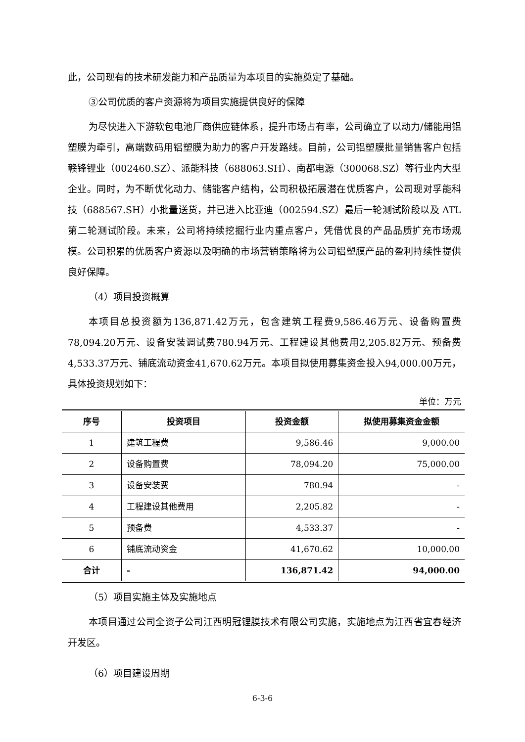此，公司现有的技术研发能力和产品质量为本项目的实施奠定了基础。
③公司优质的客户资源将为项目实施提供良好的保障
为尽快进入下游软包电池厂商供应链体系，提升市场占有率，公司确立了以动力/储能用铝塑膜为牵引，高端数码用铝塑膜为助力的客户开发路线。目前，公司铝塑膜批量销售客户包括赣锋锂业（002460.SZ）、派能科技（688063.SH）、南都电源（300068.SZ）等行业内大型企业。同时，为不断优化动力、储能客户结构，公司积极拓展潜在优质客户，公司现对孚能科技（688567.SH）小批量送货，并已进入比亚迪（002594.SZ）最后一轮测试阶段以及 ATL 第二轮测试阶段。未来，公司将持续挖掘行业内重点客户，凭借优良的产品品质扩充市场规模。公司积累的优质客户资源以及明确的市场营销策略将为公司铝塑膜产品的盈利持续性提供良好保障。
（4）项目投资概算
本项目总投资额为136,871.42万元，包含建筑工程费9,586.46万元、设备购置费78,094.20万元、设备安装调试费780.94万元、工程建设其他费用2,205.82万元、预备费4,533.37万元、铺底流动资金41,670.62万元。本项目拟使用募集资金投入94,000.00万元，具体投资规划如下：
单位：万元
| 序号 | 投资项目 | 投资金额 | 拟使用募集资金金额 |
| --- | --- | --- | --- |
| 1 | 建筑工程费 | 9,586.46 | 9,000.00 |
| 2 | 设备购置费 | 78,094.20 | 75,000.00 |
| 3 | 设备安装费 | 780.94 | - |
| 4 | 工程建设其他费用 | 2,205.82 | - |
| 5 | 预备费 | 4,533.37 | - |
| 6 | 铺底流动资金 | 41,670.62 | 10,000.00 |
| 合计 | - | 136,871.42 | 94,000.00 |
（5）项目实施主体及实施地点
本项目通过公司全资子公司江西明冠锂膜技术有限公司实施，实施地点为江西省宜春经济开发区。
（6）项目建设周期
6-3-6